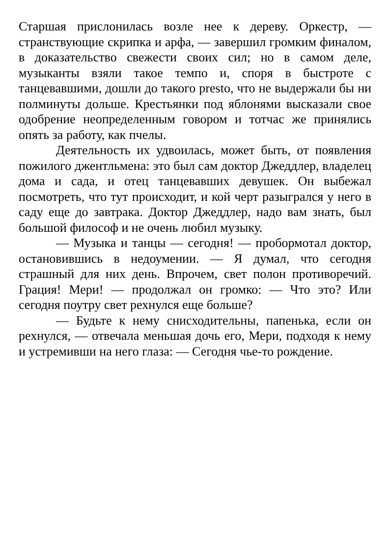Старшая прислонилась возле нее к дереву. Оркестр, — странствующие скрипка и арфа, — завершил громким финалом, в доказательство свежести своих сил; но в самом деле, музыканты взяли такое темпо и, споря в быстроте с танцевавшими, дошли до такого presto, что не выдержали бы ни полминуты дольше. Крестьянки под яблонями высказали свое одобрение неопределенным говором и тотчас же принялись опять за работу, как пчелы.
Деятельность их удвоилась, может быть, от появления пожилого джентльмена: это был сам доктор Джеддлер, владелец дома и сада, и отец танцевавших девушек. Он выбежал посмотреть, что тут происходит, и кой черт разыгрался у него в саду еще до завтрака. Доктор Джеддлер, надо вам знать, был большой философ и не очень любил музыку.
— Музыка и танцы — сегодня! — пробормотал доктор, остановившись в недоумении. — Я думал, что сегодня страшный для них день. Впрочем, свет полон противоречий. Грация! Мери! — продолжал он громко: — Что это? Или сегодня поутру свет рехнулся еще больше?
— Будьте к нему снисходительны, папенька, если он рехнулся, — отвечала меньшая дочь его, Мери, подходя к нему и устремивши на него глаза: — Сегодня чье-то рождение.